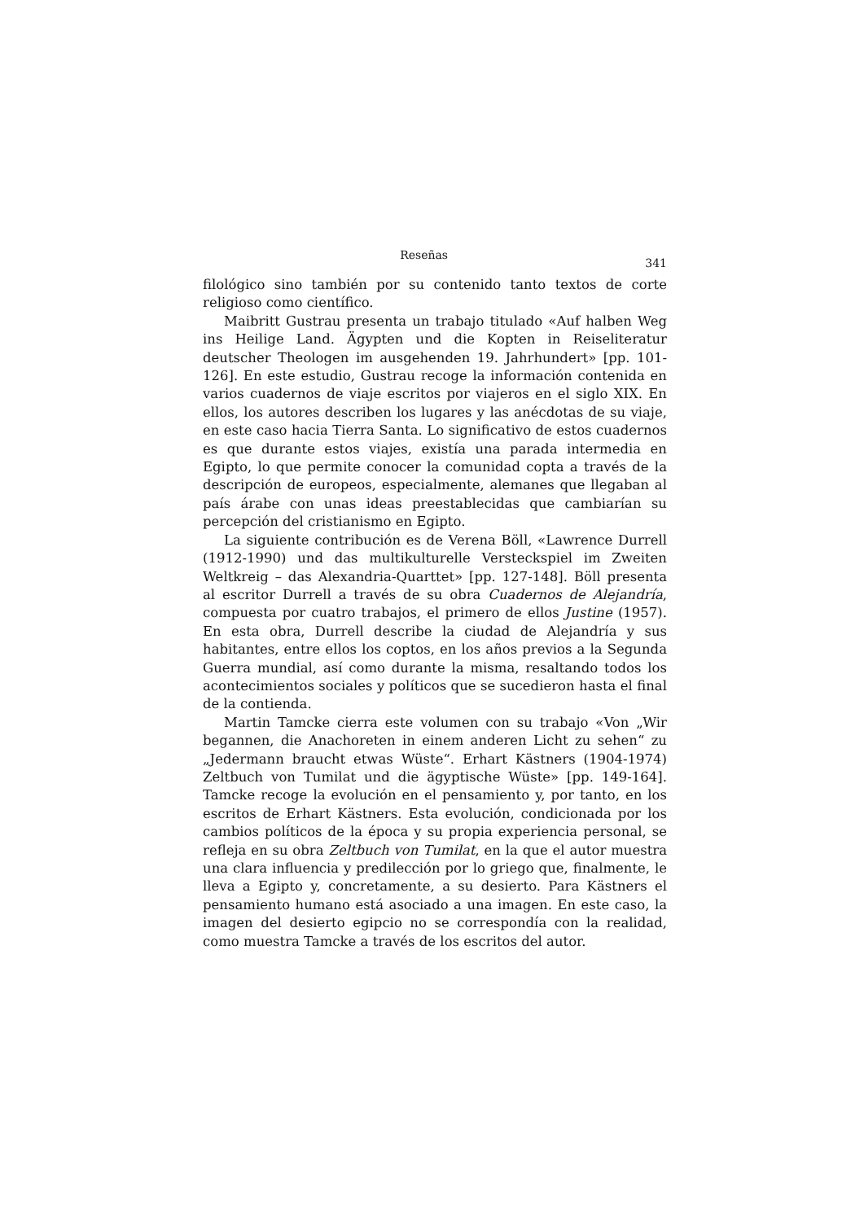Reseñas 341
filológico sino también por su contenido tanto textos de corte religioso como científico.
Maibritt Gustrau presenta un trabajo titulado «Auf halben Weg ins Heilige Land. Ägypten und die Kopten in Reiseliteratur deutscher Theologen im ausgehenden 19. Jahrhundert» [pp. 101-126]. En este estudio, Gustrau recoge la información contenida en varios cuadernos de viaje escritos por viajeros en el siglo XIX. En ellos, los autores describen los lugares y las anécdotas de su viaje, en este caso hacia Tierra Santa. Lo significativo de estos cuadernos es que durante estos viajes, existía una parada intermedia en Egipto, lo que permite conocer la comunidad copta a través de la descripción de europeos, especialmente, alemanes que llegaban al país árabe con unas ideas preestablecidas que cambiarían su percepción del cristianismo en Egipto.
La siguiente contribución es de Verena Böll, «Lawrence Durrell (1912-1990) und das multikulturelle Versteckspiel im Zweiten Weltkreig – das Alexandria-Quarttet» [pp. 127-148]. Böll presenta al escritor Durrell a través de su obra Cuadernos de Alejandría, compuesta por cuatro trabajos, el primero de ellos Justine (1957). En esta obra, Durrell describe la ciudad de Alejandría y sus habitantes, entre ellos los coptos, en los años previos a la Segunda Guerra mundial, así como durante la misma, resaltando todos los acontecimientos sociales y políticos que se sucedieron hasta el final de la contienda.
Martin Tamcke cierra este volumen con su trabajo «Von „Wir begannen, die Anachoreten in einem anderen Licht zu sehen“ zu „Jedermann braucht etwas Wüste“. Erhart Kästners (1904-1974) Zeltbuch von Tumilat und die ägyptische Wüste» [pp. 149-164]. Tamcke recoge la evolución en el pensamiento y, por tanto, en los escritos de Erhart Kästners. Esta evolución, condicionada por los cambios políticos de la época y su propia experiencia personal, se refleja en su obra Zeltbuch von Tumilat, en la que el autor muestra una clara influencia y predilección por lo griego que, finalmente, le lleva a Egipto y, concretamente, a su desierto. Para Kästners el pensamiento humano está asociado a una imagen. En este caso, la imagen del desierto egipcio no se correspondía con la realidad, como muestra Tamcke a través de los escritos del autor.